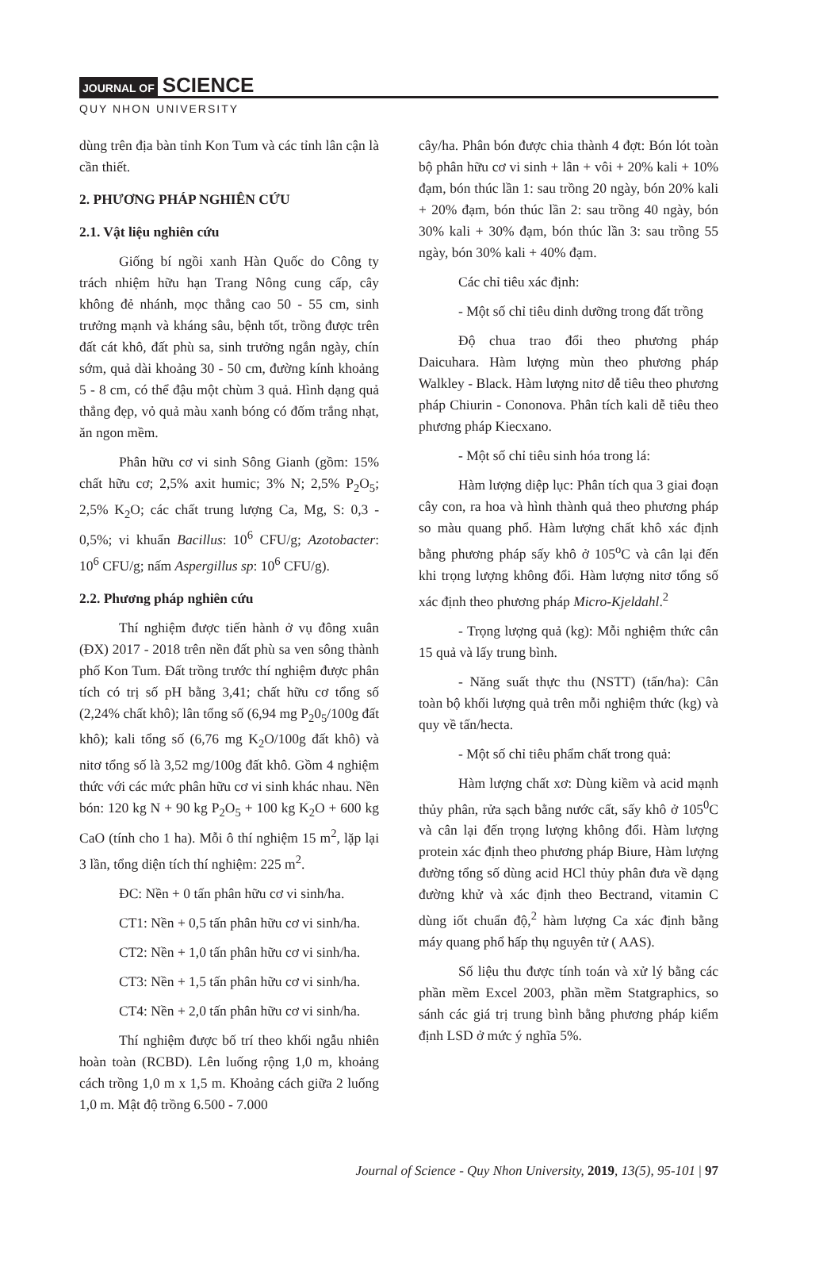JOURNAL OF SCIENCE
QUY NHON UNIVERSITY
dùng trên địa bàn tỉnh Kon Tum và các tỉnh lân cận là cần thiết.
2. PHƯƠNG PHÁP NGHIÊN CỨU
2.1. Vật liệu nghiên cứu
Giống bí ngồi xanh Hàn Quốc do Công ty trách nhiệm hữu hạn Trang Nông cung cấp, cây không đẻ nhánh, mọc thẳng cao 50 - 55 cm, sinh trưởng mạnh và kháng sâu, bệnh tốt, trồng được trên đất cát khô, đất phù sa, sinh trưởng ngắn ngày, chín sớm, quả dài khoảng 30 - 50 cm, đường kính khoảng 5 - 8 cm, có thể đậu một chùm 3 quả. Hình dạng quả thẳng đẹp, vỏ quả màu xanh bóng có đốm trắng nhạt, ăn ngon mềm.
Phân hữu cơ vi sinh Sông Gianh (gồm: 15% chất hữu cơ; 2,5% axit humic; 3% N; 2,5% P<sub>2</sub>O<sub>5</sub>; 2,5% K<sub>2</sub>O; các chất trung lượng Ca, Mg, S: 0,3 - 0,5%; vi khuẩn Bacillus: 10<sup>6</sup> CFU/g; Azotobacter: 10<sup>6</sup> CFU/g; nấm Aspergillus sp: 10<sup>6</sup> CFU/g).
2.2. Phương pháp nghiên cứu
Thí nghiệm được tiến hành ở vụ đông xuân (ĐX) 2017 - 2018 trên nền đất phù sa ven sông thành phố Kon Tum. Đất trồng trước thí nghiệm được phân tích có trị số pH bằng 3,41; chất hữu cơ tổng số (2,24% chất khô); lân tổng số (6,94 mg P<sub>2</sub>0<sub>5</sub>/100g đất khô); kali tổng số (6,76 mg K<sub>2</sub>O/100g đất khô) và nitơ tổng số là 3,52 mg/100g đất khô. Gồm 4 nghiệm thức với các mức phân hữu cơ vi sinh khác nhau. Nền bón: 120 kg N + 90 kg P<sub>2</sub>O<sub>5</sub> + 100 kg K<sub>2</sub>O + 600 kg CaO (tính cho 1 ha). Mỗi ô thí nghiệm 15 m<sup>2</sup>, lặp lại 3 lần, tổng diện tích thí nghiệm: 225 m<sup>2</sup>.
ĐC: Nền + 0 tấn phân hữu cơ vi sinh/ha.
CT1: Nền + 0,5 tấn phân hữu cơ vi sinh/ha.
CT2: Nền + 1,0 tấn phân hữu cơ vi sinh/ha.
CT3: Nền + 1,5 tấn phân hữu cơ vi sinh/ha.
CT4: Nền + 2,0 tấn phân hữu cơ vi sinh/ha.
Thí nghiệm được bố trí theo khối ngẫu nhiên hoàn toàn (RCBD). Lên luống rộng 1,0 m, khoảng cách trồng 1,0 m x 1,5 m. Khoảng cách giữa 2 luống 1,0 m. Mật độ trồng 6.500 - 7.000
cây/ha. Phân bón được chia thành 4 đợt: Bón lót toàn bộ phân hữu cơ vi sinh + lân + vôi + 20% kali + 10% đạm, bón thúc lần 1: sau trồng 20 ngày, bón 20% kali + 20% đạm, bón thúc lần 2: sau trồng 40 ngày, bón 30% kali + 30% đạm, bón thúc lần 3: sau trồng 55 ngày, bón 30% kali + 40% đạm.
Các chỉ tiêu xác định:
- Một số chỉ tiêu dinh dưỡng trong đất trồng
Độ chua trao đổi theo phương pháp Daicuhara. Hàm lượng mùn theo phương pháp Walkley - Black. Hàm lượng nitơ dễ tiêu theo phương pháp Chiurin - Cononova. Phân tích kali dễ tiêu theo phương pháp Kiecxano.
- Một số chỉ tiêu sinh hóa trong lá:
Hàm lượng diệp lục: Phân tích qua 3 giai đoạn cây con, ra hoa và hình thành quả theo phương pháp so màu quang phổ. Hàm lượng chất khô xác định bằng phương pháp sấy khô ở 105<sup>o</sup>C và cân lại đến khi trọng lượng không đổi. Hàm lượng nitơ tổng số xác định theo phương pháp Micro-Kjeldahl.<sup>2</sup>
- Trọng lượng quả (kg): Mỗi nghiệm thức cân 15 quả và lấy trung bình.
- Năng suất thực thu (NSTT) (tấn/ha): Cân toàn bộ khối lượng quả trên mỗi nghiệm thức (kg) và quy về tấn/hecta.
- Một số chỉ tiêu phẩm chất trong quả:
Hàm lượng chất xơ: Dùng kiềm và acid mạnh thủy phân, rửa sạch bằng nước cất, sấy khô ở 105<sup>0</sup>C và cân lại đến trọng lượng không đổi. Hàm lượng protein xác định theo phương pháp Biure, Hàm lượng đường tổng số dùng acid HCl thủy phân đưa về dạng đường khử và xác định theo Bectrand, vitamin C dùng iốt chuẩn độ,<sup>2</sup> hàm lượng Ca xác định bằng máy quang phổ hấp thụ nguyên tử ( AAS).
Số liệu thu được tính toán và xử lý bằng các phần mềm Excel 2003, phần mềm Statgraphics, so sánh các giá trị trung bình bằng phương pháp kiểm định LSD ở mức ý nghĩa 5%.
Journal of Science - Quy Nhon University, 2019, 13(5), 95-101 | 97